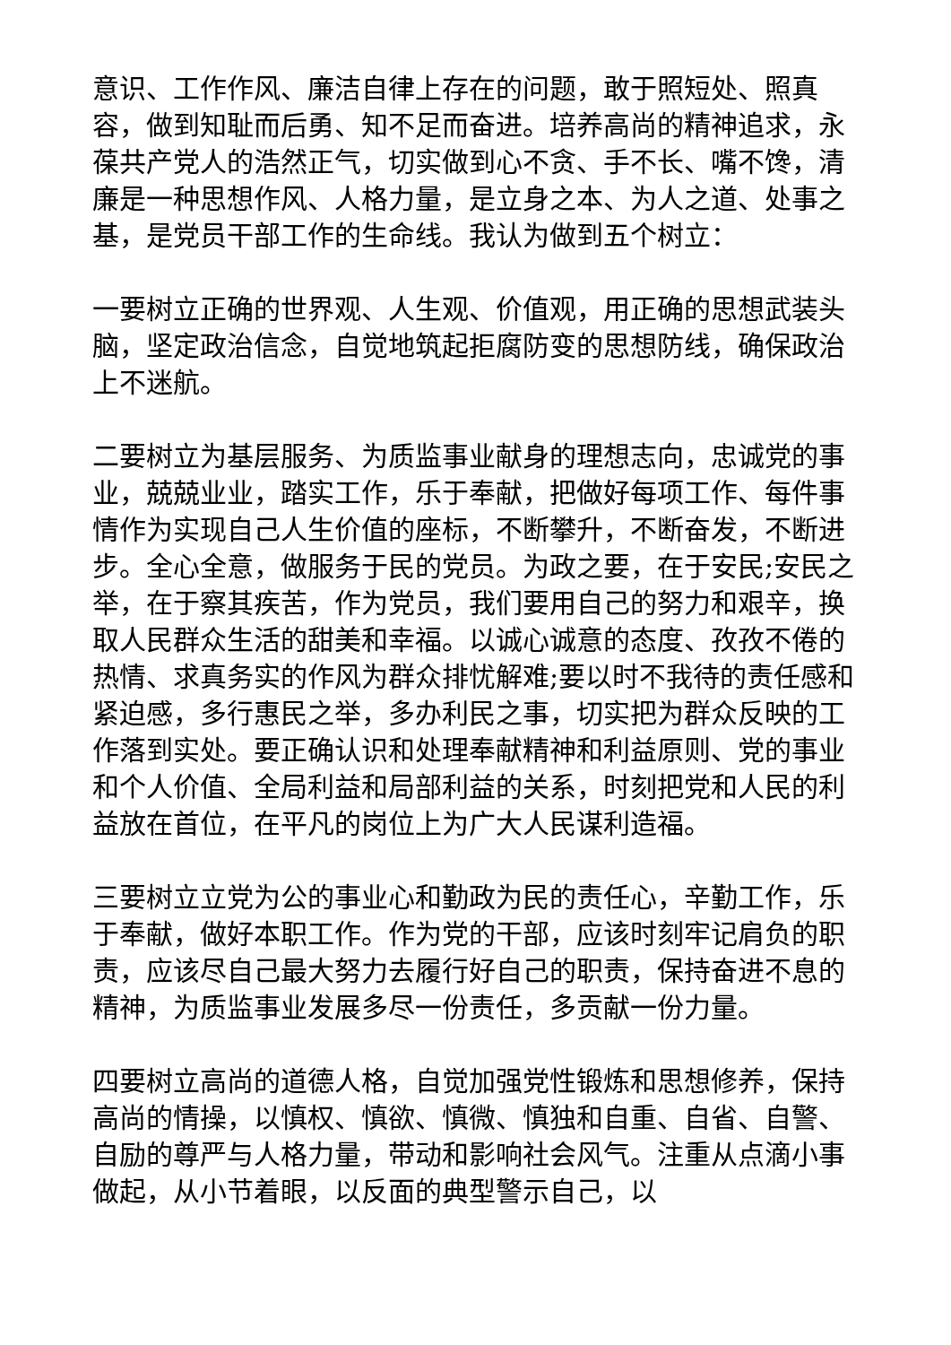意识、工作作风、廉洁自律上存在的问题，敢于照短处、照真容，做到知耻而后勇、知不足而奋进。培养高尚的精神追求，永葆共产党人的浩然正气，切实做到心不贪、手不长、嘴不馋，清廉是一种思想作风、人格力量，是立身之本、为人之道、处事之基，是党员干部工作的生命线。我认为做到五个树立：
一要树立正确的世界观、人生观、价值观，用正确的思想武装头脑，坚定政治信念，自觉地筑起拒腐防变的思想防线，确保政治上不迷航。
二要树立为基层服务、为质监事业献身的理想志向，忠诚党的事业，兢兢业业，踏实工作，乐于奉献，把做好每项工作、每件事情作为实现自己人生价值的座标，不断攀升，不断奋发，不断进步。全心全意，做服务于民的党员。为政之要，在于安民;安民之举，在于察其疾苦，作为党员，我们要用自己的努力和艰辛，换取人民群众生活的甜美和幸福。以诚心诚意的态度、孜孜不倦的热情、求真务实的作风为群众排忧解难;要以时不我待的责任感和紧迫感，多行惠民之举，多办利民之事，切实把为群众反映的工作落到实处。要正确认识和处理奉献精神和利益原则、党的事业和个人价值、全局利益和局部利益的关系，时刻把党和人民的利益放在首位，在平凡的岗位上为广大人民谋利造福。
三要树立立党为公的事业心和勤政为民的责任心，辛勤工作，乐于奉献，做好本职工作。作为党的干部，应该时刻牢记肩负的职责，应该尽自己最大努力去履行好自己的职责，保持奋进不息的精神，为质监事业发展多尽一份责任，多贡献一份力量。
四要树立高尚的道德人格，自觉加强党性锻炼和思想修养，保持高尚的情操，以慎权、慎欲、慎微、慎独和自重、自省、自警、自励的尊严与人格力量，带动和影响社会风气。注重从点滴小事做起，从小节着眼，以反面的典型警示自己，以